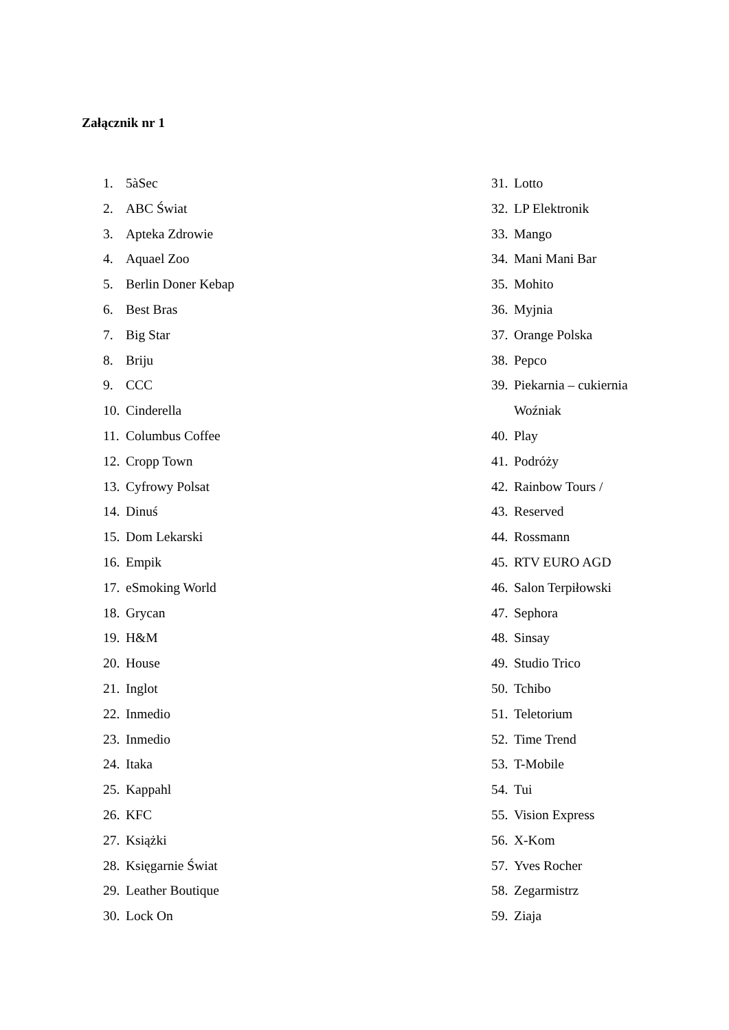Załącznik nr 1
1. 5àSec
2. ABC Świat
3. Apteka Zdrowie
4. Aquael Zoo
5. Berlin Doner Kebap
6. Best Bras
7. Big Star
8. Briju
9. CCC
10. Cinderella
11. Columbus Coffee
12. Cropp Town
13. Cyfrowy Polsat
14. Dinuś
15. Dom Lekarski
16. Empik
17. eSmoking World
18. Grycan
19. H&M
20. House
21. Inglot
22. Inmedio
23. Inmedio
24. Itaka
25. Kappahl
26. KFC
27. Książki
28. Księgarnie Świat
29. Leather Boutique
30. Lock On
31. Lotto
32. LP Elektronik
33. Mango
34. Mani Mani Bar
35. Mohito
36. Myjnia
37. Orange Polska
38. Pepco
39. Piekarnia – cukiernia
Woźniak
40. Play
41. Podróży
42. Rainbow Tours /
43. Reserved
44. Rossmann
45. RTV EURO AGD
46. Salon Terpiłowski
47. Sephora
48. Sinsay
49. Studio Trico
50. Tchibo
51. Teletorium
52. Time Trend
53. T-Mobile
54. Tui
55. Vision Express
56. X-Kom
57. Yves Rocher
58. Zegarmistrz
59. Ziaja